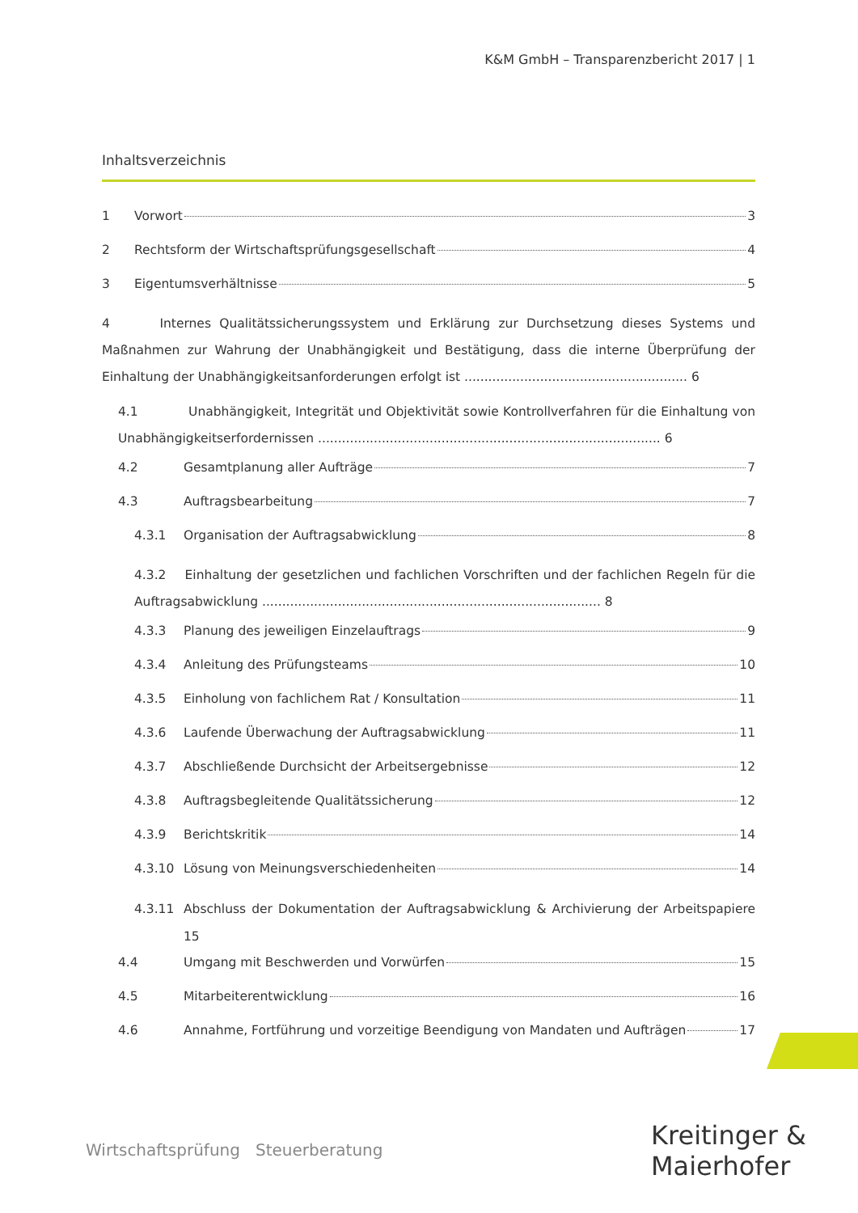K&M GmbH – Transparenzbericht 2017 | 1
Inhaltsverzeichnis
1 Vorwort 3
2 Rechtsform der Wirtschaftsprüfungsgesellschaft 4
3 Eigentumsverhältnisse 5
4 Internes Qualitätssicherungssystem und Erklärung zur Durchsetzung dieses Systems und Maßnahmen zur Wahrung der Unabhängigkeit und Bestätigung, dass die interne Überprüfung der Einhaltung der Unabhängigkeitsanforderungen erfolgt ist ........................................................ 6
4.1 Unabhängigkeit, Integrität und Objektivität sowie Kontrollverfahren für die Einhaltung von Unabhängigkeitserfordernissen ...................................................................................... 6
4.2 Gesamtplanung aller Aufträge 7
4.3 Auftragsbearbeitung 7
4.3.1 Organisation der Auftragsabwicklung 8
4.3.2 Einhaltung der gesetzlichen und fachlichen Vorschriften und der fachlichen Regeln für die Auftragsabwicklung ..................................................................................... 8
4.3.3 Planung des jeweiligen Einzelauftrags 9
4.3.4 Anleitung des Prüfungsteams 10
4.3.5 Einholung von fachlichem Rat / Konsultation 11
4.3.6 Laufende Überwachung der Auftragsabwicklung 11
4.3.7 Abschließende Durchsicht der Arbeitsergebnisse 12
4.3.8 Auftragsbegleitende Qualitätssicherung 12
4.3.9 Berichtskritik 14
4.3.10 Lösung von Meinungsverschiedenheiten 14
4.3.11 Abschluss der Dokumentation der Auftragsabwicklung & Archivierung der Arbeitspapiere 15
4.4 Umgang mit Beschwerden und Vorwürfen 15
4.5 Mitarbeiterentwicklung 16
4.6 Annahme, Fortführung und vorzeitige Beendigung von Mandaten und Aufträgen 17
Wirtschaftsprüfung Steuerberatung
Kreitinger &
Maierhofer